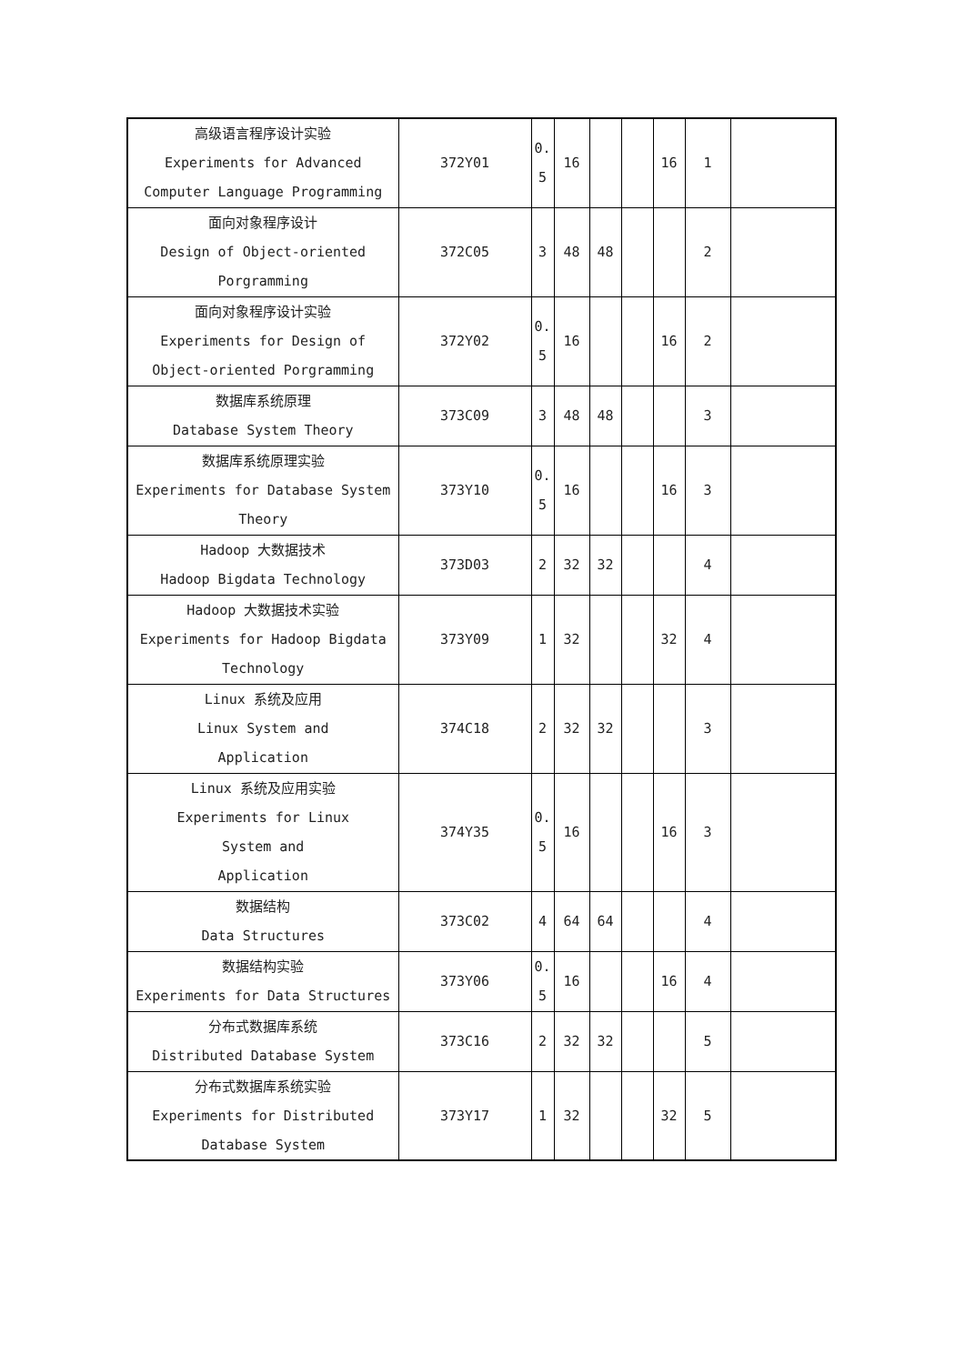| 高级语言程序设计实验 Experiments for Advanced Computer Language Programming | 372Y01 | 0. 5 | 16 | | | 16 | 1 | |
| 面向对象程序设计 Design of Object-oriented Porgramming | 372C05 | 3 | 48 | 48 | | | 2 | |
| 面向对象程序设计实验 Experiments for Design of Object-oriented Porgramming | 372Y02 | 0. 5 | 16 | | | 16 | 2 | |
| 数据库系统原理 Database System Theory | 373C09 | 3 | 48 | 48 | | | 3 | |
| 数据库系统原理实验 Experiments for Database System Theory | 373Y10 | 0. 5 | 16 | | | 16 | 3 | |
| Hadoop 大数据技术 Hadoop Bigdata Technology | 373D03 | 2 | 32 | 32 | | | 4 | |
| Hadoop 大数据技术实验 Experiments for Hadoop Bigdata Technology | 373Y09 | 1 | 32 | | | 32 | 4 | |
| Linux 系统及应用 Linux System and Application | 374C18 | 2 | 32 | 32 | | | 3 | |
| Linux 系统及应用实验 Experiments for Linux System and Application | 374Y35 | 0. 5 | 16 | | | 16 | 3 | |
| 数据结构 Data Structures | 373C02 | 4 | 64 | 64 | | | 4 | |
| 数据结构实验 Experiments for Data Structures | 373Y06 | 0. 5 | 16 | | | 16 | 4 | |
| 分布式数据库系统 Distributed Database System | 373C16 | 2 | 32 | 32 | | | 5 | |
| 分布式数据库系统实验 Experiments for Distributed Database System | 373Y17 | 1 | 32 | | | 32 | 5 | |